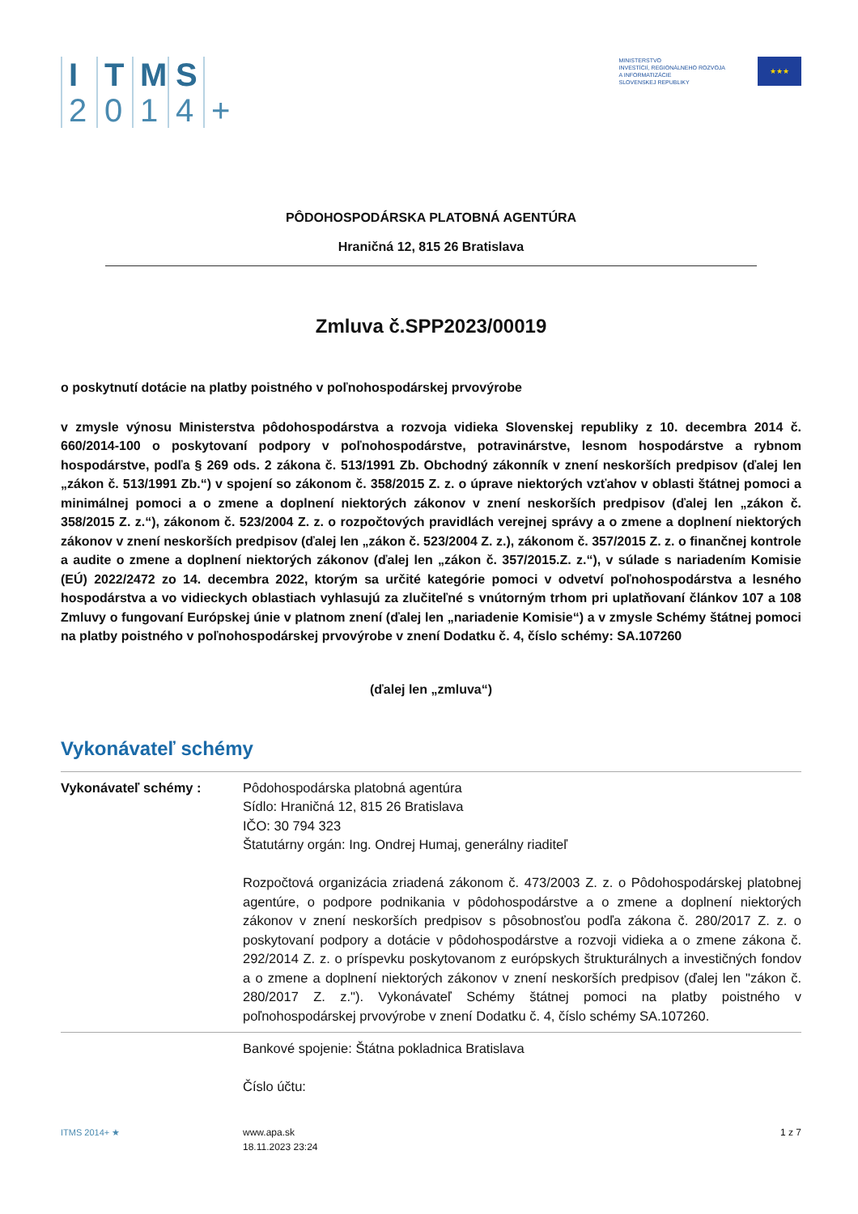ITMS 2014 +
MINISTERSTVO
INVESTÍCIÍ, REGIONÁLNEHO ROZVOJA
A INFORMATIZÁCIE
SLOVENSKEJ REPUBLIKY
★★★
PÔDOHOSPODÁRSKA PLATOBNÁ AGENTÚRA
Hraničná 12, 815 26 Bratislava
Zmluva č.SPP2023/00019
o poskytnutí dotácie na platby poistného v poľnohospodárskej prvovýrobe
v zmysle výnosu Ministerstva pôdohospodárstva a rozvoja vidieka Slovenskej republiky z 10. decembra 2014 č. 660/2014-100 o poskytovaní podpory v poľnohospodárstve, potravinárstve, lesnom hospodárstve a rybnom hospodárstve, podľa § 269 ods. 2 zákona č. 513/1991 Zb. Obchodný zákonník v znení neskorších predpisov (ďalej len „zákon č. 513/1991 Zb.“) v spojení so zákonom č. 358/2015 Z. z. o úprave niektorých vzťahov v oblasti štátnej pomoci a minimálnej pomoci a o zmene a doplnení niektorých zákonov v znení neskorších predpisov (ďalej len „zákon č. 358/2015 Z. z.“), zákonom č. 523/2004 Z. z. o rozpočtových pravidlách verejnej správy a o zmene a doplnení niektorých zákonov v znení neskorších predpisov (ďalej len „zákon č. 523/2004 Z. z.), zákonom č. 357/2015 Z. z. o finančnej kontrole a audite o zmene a doplnení niektorých zákonov (ďalej len „zákon č. 357/2015.Z. z.“), v súlade s nariadením Komisie (EÚ) 2022/2472 zo 14. decembra 2022, ktorým sa určité kategórie pomoci v odvetví poľnohospodárstva a lesného hospodárstva a vo vidieckych oblastiach vyhlasujú za zlučiteľné s vnútorným trhom pri uplatňovaní článkov 107 a 108 Zmluvy o fungovaní Európskej únie v platnom znení (ďalej len „nariadenie Komisie“) a v zmysle Schémy štátnej pomoci na platby poistného v poľnohospodárskej prvovýrobe v znení Dodatku č. 4, číslo schémy: SA.107260
(ďalej len „zmluva“)
Vykonávateľ schémy
| Vykonávateľ schémy : | Pôdohospodárska platobná agentúra Sídlo: Hraničná 12, 815 26 Bratislava IČO: 30 794 323 Štatutárny orgán: Ing. Ondrej Humaj, generálny riaditeľ Rozpočtová organizácia zriadená zákonom č. 473/2003 Z. z. o Pôdohospodárskej platobnej agentúre, o podpore podnikania v pôdohospodárstve a o zmene a doplnení niektorých zákonov v znení neskorších predpisov s pôsobnosťou podľa zákona č. 280/2017 Z. z. o poskytovaní podpory a dotácie v pôdohospodárstve a rozvoji vidieka a o zmene zákona č. 292/2014 Z. z. o príspevku poskytovanom z európskych štrukturálnych a investičných fondov a o zmene a doplnení niektorých zákonov v znení neskorších predpisov (ďalej len "zákon č. 280/2017 Z. z."). Vykonávateľ Schémy štátnej pomoci na platby poistného v poľnohospodárskej prvovýrobe v znení Dodatku č. 4, číslo schémy SA.107260. |
| | Bankové spojenie: Štátna pokladnica Bratislava Číslo účtu: |
ITMS 2014+ ★ www.apa.sk
18.11.2023 23:24
1 z 7